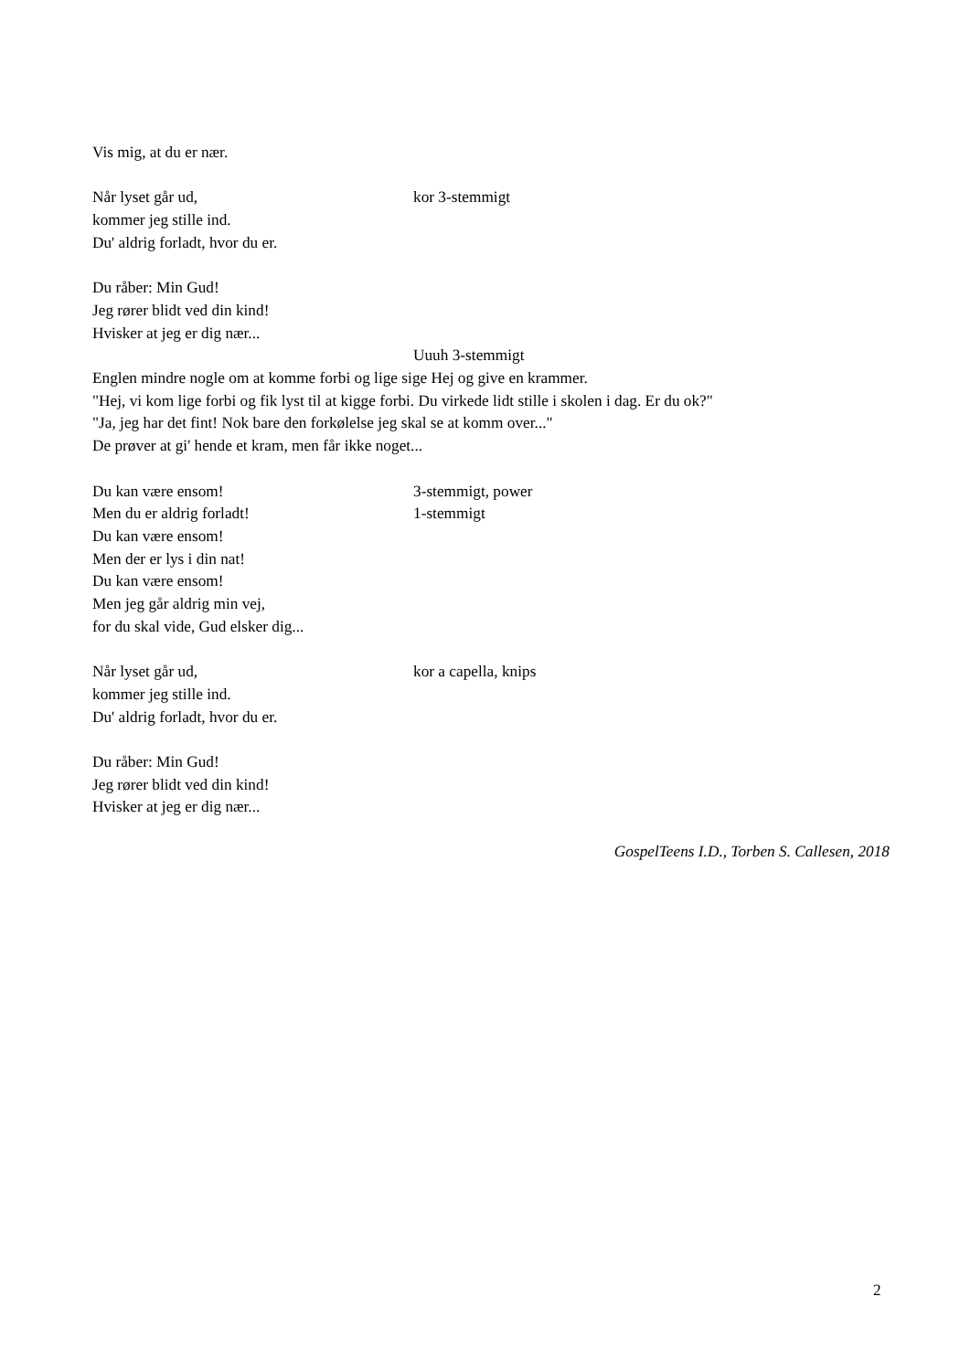Vis mig, at du er nær.
Når lyset går ud, kor 3-stemmigt
kommer jeg stille ind.
Du' aldrig forladt, hvor du er.
Du råber: Min Gud!
Jeg rører blidt ved din kind!
Hvisker at jeg er dig nær...
Uuuh 3-stemmigt
Englen mindre nogle om at komme forbi og lige sige Hej og give en krammer.
"Hej, vi kom lige forbi og fik lyst til at kigge forbi. Du virkede lidt stille i skolen i dag. Er du ok?"
"Ja, jeg har det fint! Nok bare den forkølelse jeg skal se at komm over..."
De prøver at gi' hende et kram, men får ikke noget...
Du kan være ensom! 3-stemmigt, power
Men du er aldrig forladt! 1-stemmigt
Du kan være ensom!
Men der er lys i din nat!
Du kan være ensom!
Men jeg går aldrig min vej,
for du skal vide, Gud elsker dig...
Når lyset går ud, kor a capella, knips
kommer jeg stille ind.
Du' aldrig forladt, hvor du er.
Du råber: Min Gud!
Jeg rører blidt ved din kind!
Hvisker at jeg er dig nær...
GospelTeens I.D., Torben S. Callesen, 2018
2